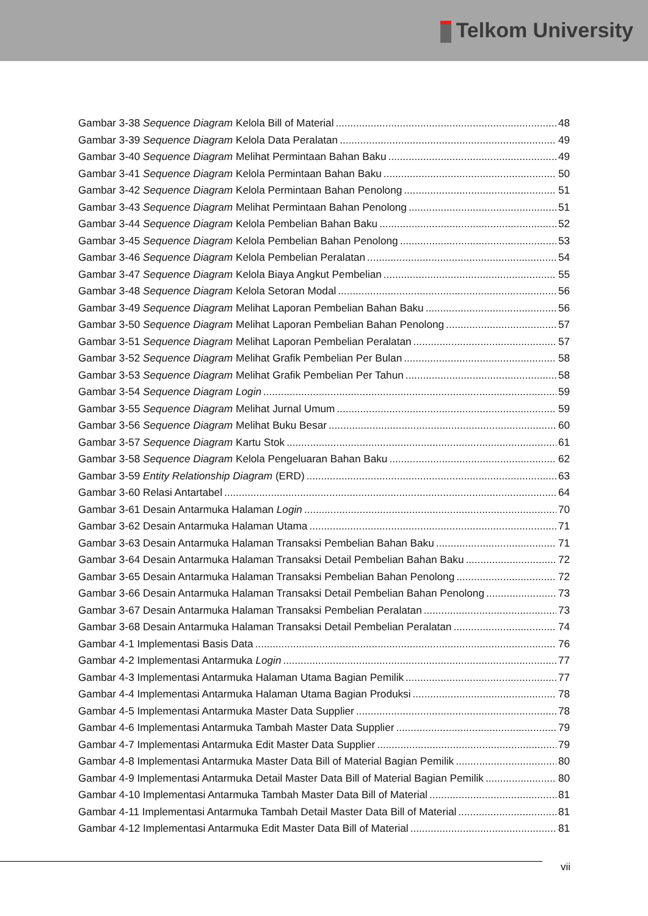Telkom University
Gambar 3-38 Sequence Diagram Kelola Bill of Material 48
Gambar 3-39 Sequence Diagram Kelola Data Peralatan 49
Gambar 3-40 Sequence Diagram Melihat Permintaan Bahan Baku 49
Gambar 3-41 Sequence Diagram Kelola Permintaan Bahan Baku 50
Gambar 3-42 Sequence Diagram Kelola Permintaan Bahan Penolong 51
Gambar 3-43 Sequence Diagram Melihat Permintaan Bahan Penolong 51
Gambar 3-44 Sequence Diagram Kelola Pembelian Bahan Baku 52
Gambar 3-45 Sequence Diagram Kelola Pembelian Bahan Penolong 53
Gambar 3-46 Sequence Diagram Kelola Pembelian Peralatan 54
Gambar 3-47 Sequence Diagram Kelola Biaya Angkut Pembelian 55
Gambar 3-48 Sequence Diagram Kelola Setoran Modal 56
Gambar 3-49 Sequence Diagram Melihat Laporan Pembelian Bahan Baku 56
Gambar 3-50 Sequence Diagram Melihat Laporan Pembelian Bahan Penolong 57
Gambar 3-51 Sequence Diagram Melihat Laporan Pembelian Peralatan 57
Gambar 3-52 Sequence Diagram Melihat Grafik Pembelian Per Bulan 58
Gambar 3-53 Sequence Diagram Melihat Grafik Pembelian Per Tahun 58
Gambar 3-54 Sequence Diagram Login 59
Gambar 3-55 Sequence Diagram Melihat Jurnal Umum 59
Gambar 3-56 Sequence Diagram Melihat Buku Besar 60
Gambar 3-57 Sequence Diagram Kartu Stok 61
Gambar 3-58 Sequence Diagram Kelola Pengeluaran Bahan Baku 62
Gambar 3-59 Entity Relationship Diagram (ERD) 63
Gambar 3-60 Relasi Antartabel 64
Gambar 3-61 Desain Antarmuka Halaman Login 70
Gambar 3-62 Desain Antarmuka Halaman Utama 71
Gambar 3-63 Desain Antarmuka Halaman Transaksi Pembelian Bahan Baku 71
Gambar 3-64 Desain Antarmuka Halaman Transaksi Detail Pembelian Bahan Baku 72
Gambar 3-65 Desain Antarmuka Halaman Transaksi Pembelian Bahan Penolong 72
Gambar 3-66 Desain Antarmuka Halaman Transaksi Detail Pembelian Bahan Penolong 73
Gambar 3-67 Desain Antarmuka Halaman Transaksi Pembelian Peralatan 73
Gambar 3-68 Desain Antarmuka Halaman Transaksi Detail Pembelian Peralatan 74
Gambar 4-1 Implementasi Basis Data 76
Gambar 4-2 Implementasi Antarmuka Login 77
Gambar 4-3 Implementasi Antarmuka Halaman Utama Bagian Pemilik 77
Gambar 4-4 Implementasi Antarmuka Halaman Utama Bagian Produksi 78
Gambar 4-5 Implementasi Antarmuka Master Data Supplier 78
Gambar 4-6 Implementasi Antarmuka Tambah Master Data Supplier 79
Gambar 4-7 Implementasi Antarmuka Edit Master Data Supplier 79
Gambar 4-8 Implementasi Antarmuka Master Data Bill of Material Bagian Pemilik 80
Gambar 4-9 Implementasi Antarmuka Detail Master Data Bill of Material Bagian Pemilik 80
Gambar 4-10 Implementasi Antarmuka Tambah Master Data Bill of Material 81
Gambar 4-11 Implementasi Antarmuka Tambah Detail Master Data Bill of Material 81
Gambar 4-12 Implementasi Antarmuka Edit Master Data Bill of Material 81
vii